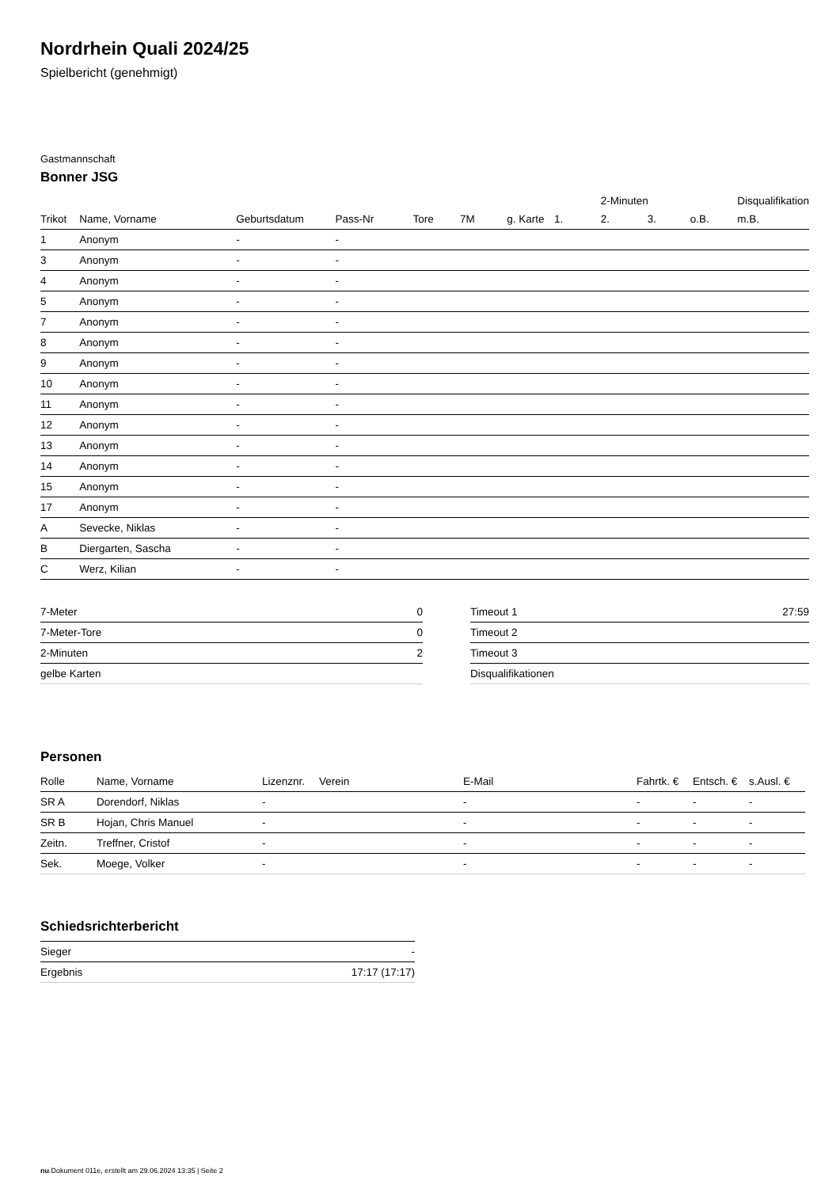Nordrhein Quali 2024/25
Spielbericht (genehmigt)
Gastmannschaft
Bonner JSG
| | | | | | | | | 2-Minuten | | | Disqualifikation |
| --- | --- | --- | --- | --- | --- | --- | --- | --- | --- | --- | --- |
| Trikot | Name, Vorname | Geburtsdatum | Pass-Nr | Tore | 7M | g. Karte | 1. | 2. | 3. | o.B. | m.B. |
| 1 | Anonym | - | - | | | | | | | | |
| 3 | Anonym | - | - | | | | | | | | |
| 4 | Anonym | - | - | | | | | | | | |
| 5 | Anonym | - | - | | | | | | | | |
| 7 | Anonym | - | - | | | | | | | | |
| 8 | Anonym | - | - | | | | | | | | |
| 9 | Anonym | - | - | | | | | | | | |
| 10 | Anonym | - | - | | | | | | | | |
| 11 | Anonym | - | - | | | | | | | | |
| 12 | Anonym | - | - | | | | | | | | |
| 13 | Anonym | - | - | | | | | | | | |
| 14 | Anonym | - | - | | | | | | | | |
| 15 | Anonym | - | - | | | | | | | | |
| 17 | Anonym | - | - | | | | | | | | |
| A | Sevecke, Niklas | - | - | | | | | | | | |
| B | Diergarten, Sascha | - | - | | | | | | | | |
| C | Werz, Kilian | - | - | | | | | | | | |
| 7-Meter | 0 |
| 7-Meter-Tore | 0 |
| 2-Minuten | 2 |
| gelbe Karten | |
| Timeout 1 | 27:59 |
| Timeout 2 | |
| Timeout 3 | |
| Disqualifikationen | |
Personen
| Rolle | Name, Vorname | Lizenznr. | Verein | E-Mail | Fahrtk. € | Entsch. € | s.Ausl. € |
| --- | --- | --- | --- | --- | --- | --- | --- |
| SR A | Dorendorf, Niklas | - | | - | - | - | - |
| SR B | Hojan, Chris Manuel | - | | - | - | - | - |
| Zeitn. | Treffner, Cristof | - | | - | - | - | - |
| Sek. | Moege, Volker | - | | - | - | - | - |
Schiedsrichterbericht
| Sieger | - |
| Ergebnis | 17:17 (17:17) |
nu.Dokument 011e, erstellt am 29.06.2024 13:35 | Seite 2